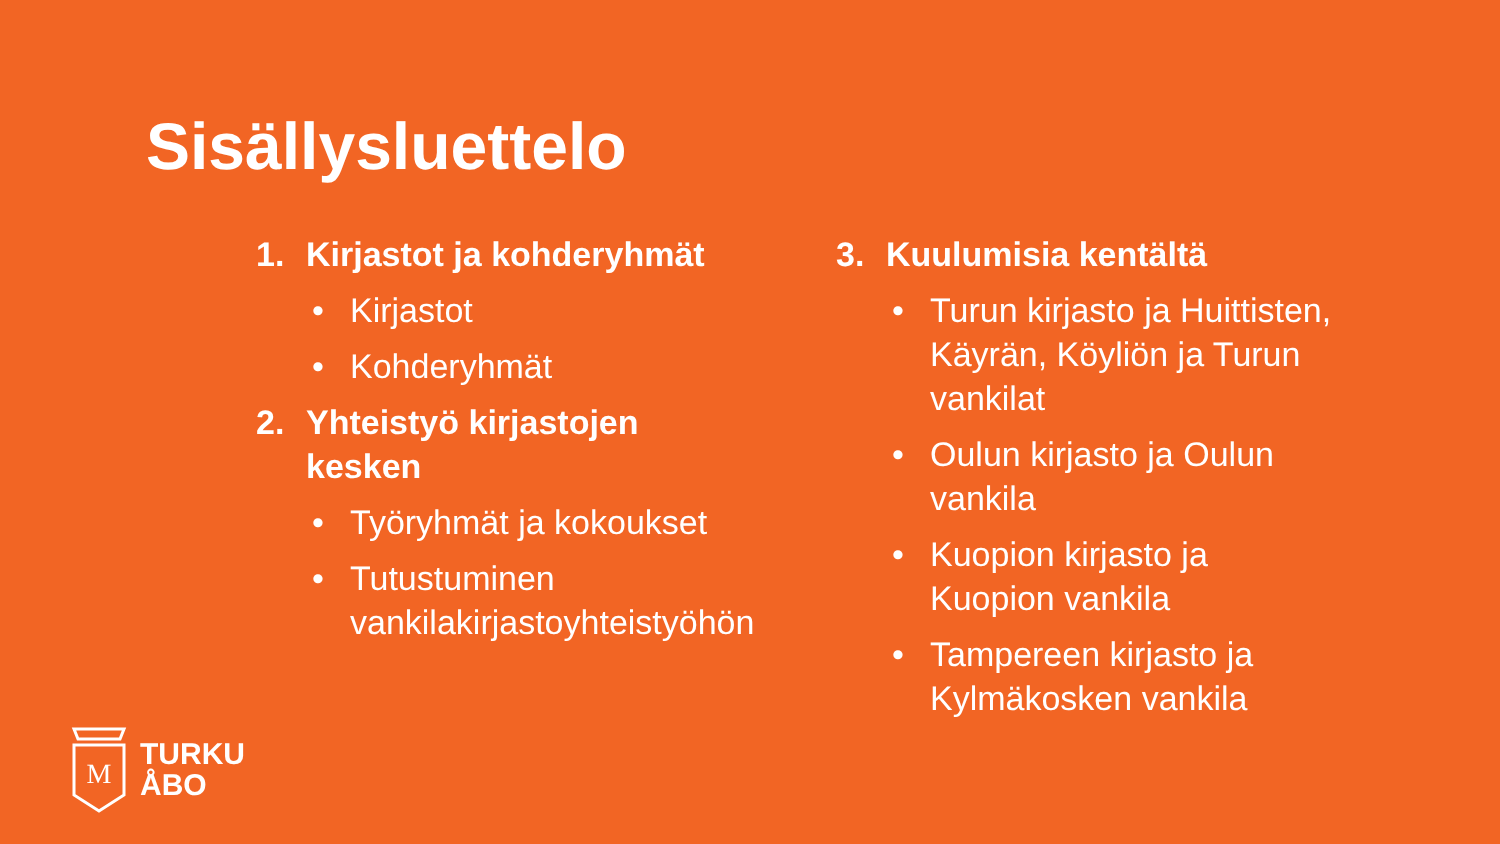Sisällysluettelo
1. Kirjastot ja kohderyhmät
• Kirjastot
• Kohderyhmät
2. Yhteistyö kirjastojen
kesken
• Työryhmät ja kokoukset
• Tutustuminen
vankilakirjastoyhteistyöhön
3. Kuulumisia kentältä
• Turun kirjasto ja Huittisten, Käyrän, Köyliön ja Turun vankilat
• Oulun kirjasto ja Oulun vankila
• Kuopion kirjasto ja Kuopion vankila
• Tampereen kirjasto ja Kylmäkosken vankila
M
TURKU
ÅBO